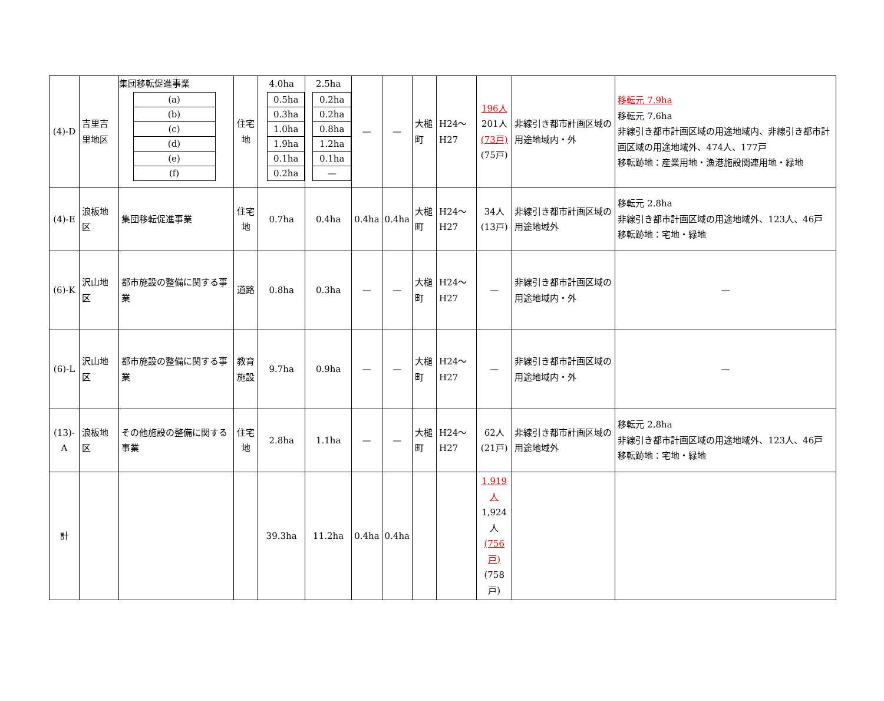| (4)-D | 吉里吉里地区 | 集団移転促進事業 / (a) / / (b) / / (c) / / (d) / / (e) / / (f) / | 住宅地 | 4.0ha / 0.5ha / / 0.3ha / / 1.0ha / / 1.9ha / / 0.1ha / / 0.2ha / | 2.5ha / 0.2ha / / 0.2ha / / 0.8ha / / 1.2ha / / 0.1ha / / — / | — | — | 大槌町 | H24～H27 | 196人 201人 (73戸) (75戸) | 非線引き都市計画区域の用途地域内・外 | 移転元 7.9ha 移転元 7.6ha 非線引き都市計画区域の用途地域内、非線引き都市計画区域の用途地域外、474人、177戸 移転跡地：産業用地・漁港施設関連用地・緑地 |
| (4)-E | 浪板地区 | 集団移転促進事業 | 住宅地 | 0.7ha | 0.4ha | 0.4ha | 0.4ha | 大槌町 | H24～H27 | 34人 (13戸) | 非線引き都市計画区域の用途地域外 | 移転元 2.8ha 非線引き都市計画区域の用途地域外、123人、46戸 移転跡地：宅地・緑地 |
| (6)-K | 沢山地区 | 都市施設の整備に関する事業 | 道路 | 0.8ha | 0.3ha | — | — | 大槌町 | H24～H27 | — | 非線引き都市計画区域の用途地域内・外 | — |
| (6)-L | 沢山地区 | 都市施設の整備に関する事業 | 教育 施設 | 9.7ha | 0.9ha | — | — | 大槌町 | H24～H27 | — | 非線引き都市計画区域の用途地域内・外 | — |
| (13)-A | 浪板地区 | その他施設の整備に関する事業 | 住宅地 | 2.8ha | 1.1ha | — | — | 大槌町 | H24～H27 | 62人 (21戸) | 非線引き都市計画区域の用途地域外 | 移転元 2.8ha 非線引き都市計画区域の用途地域外、123人、46戸 移転跡地：宅地・緑地 |
| 計 | | | | 39.3ha | 11.2ha | 0.4ha | 0.4ha | | | 1,919人 1,924人 (756戸) (758戸) | | |